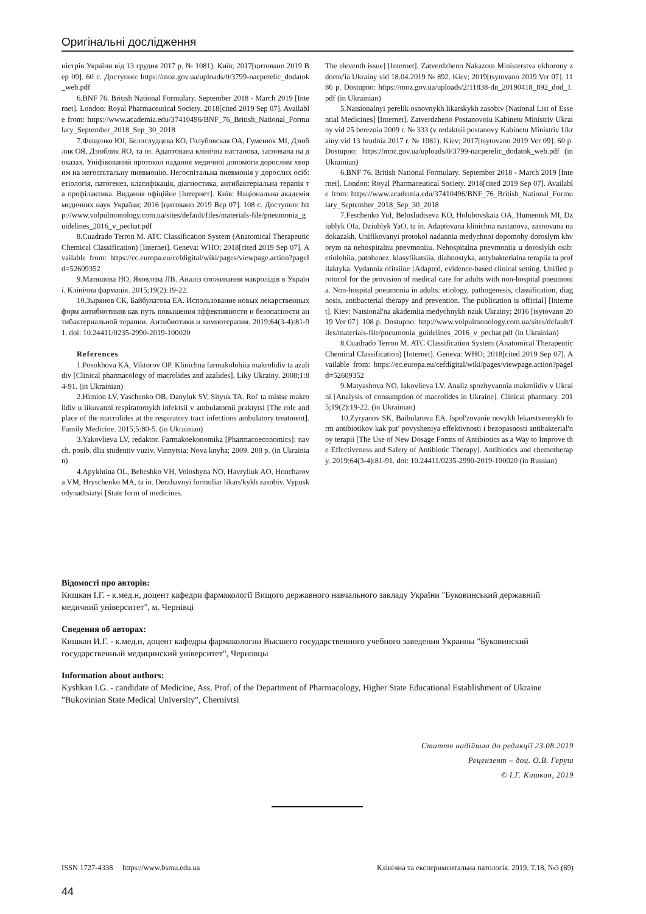Оригінальні дослідження
ністрів України від 13 грудня 2017 р. № 1081). Київ; 2017[цитовано 2019 Вер 09]. 60 с. Доступно: https://moz.gov.ua/uploads/0/3799-nacperelic_dodatok_web.pdf
6.BNF 76. British National Formulary. September 2018 - March 2019 [Internet]. London: Royal Pharmaceutical Society. 2018[cited 2019 Sep 07]. Available from: https://www.academia.edu/37410496/BNF_76_British_National_Formulary_September_2018_Sep_30_2018
7.Фещенко ЮІ, Белослудцева КО, Голубовская ОА, Гуменюк МІ, Дзюблик ОЯ, Дзюблик ЯО, та ін. Адаптована клінічна настанова, заснована на доказах. Уніфікований протокол надання медичної допомоги дорослим хворим на негоспітальну пневмонію. Негоспітальна пневмонія у дорослих осіб: етіологія, патогенез, класифікація, діагностика, антибактеріальна терапія та профілактика. Видання офіційне [Інтернет]. Київ: Національна академія медичних наук України; 2016 [цитовано 2019 Вер 07]. 108 с. Доступно: http://www.volpulmonology.com.ua/sites/default/files/materials-file/pneumonia_guidelines_2016_v_pechat.pdf
8.Cuadrado Terron M. ATC Classification System (Anatomical Therapeutic Chemical Classification) [Internet]. Geneva: WHO; 2018[cited 2019 Sep 07]. Available from: https://ec.europa.eu/cefdigital/wiki/pages/viewpage.action?pageId=52609352
9.Матяшова НО, Яковлєва ЛВ. Аналіз споживання макролідів в Україні. Клінічна фармація. 2015;19(2):19-22.
10.Зырянов СК, Байбулатова ЕА. Использование новых лекарственных форм антибиотиков как путь повышения эффективности и безопасности антибактериальной терапии. Антибиотики и химиотерапия. 2019;64(3-4):81-91. doi: 10.24411/0235-2990-2019-100020
References
1.Posokhova KA, Viktorov OP. Klinichna farmakolohiia makrolidiv ta azalidiv [Clinical pharmacology of macrolides and azalides]. Liky Ukrainy. 2008;1:84-91. (in Ukrainian)
2.Himion LV, Yaschenko OB, Danyluk SV, Sityuk TA. Rol' ta mistse makrolidiv u likuvanni respiratornykh infektsii v ambulatornii praktytsi [The role and place of the macrolides at the respiratory tract infections ambulatory treatment]. Family Medicine. 2015;5:80-5. (in Ukrainian)
3.Yakovlieva LV, redaktor. Farmakoekonomika [Pharmacoeconomics]: navch. posib. dlia studentiv vuziv. Vinnytsia: Nova knyha; 2009. 208 p. (in Ukrainian)
4.Apykhtina OL, Bebeshko VH, Voloshyna NO, Havryliuk AO, Honcharova VM, Hryschenko MA, ta in. Derzhavnyi formuliar likars'kykh zasobiv. Vypusk odynadtsiatyi [State form of medicines.
The eleventh issue] [Internet]. Zatverdzheno Nakazom Ministerstva okhorony zdorov'ia Ukrainy vid 18.04.2019 № 892. Kiev; 2019[tsytovano 2019 Ver 07]. 1186 p. Dostupno: https://moz.gov.ua/uploads/2/11838-dn_20190418_892_dod_1.pdf (in Ukrainian)
5.Natsionalnyi perelik osnovnykh likarskykh zasobiv [National List of Essential Medicines] [Internet]. Zatverdzheno Postanovoiu Kabinetu Ministriv Ukrainy vid 25 bereznia 2009 r. № 333 (v redaktsii postanovy Kabinetu Ministriv Ukrainy vid 13 hrudnia 2017 r. № 1081). Kiev; 2017[tsytovano 2019 Ver 09]. 60 p. Dostupno: https://moz.gov.ua/uploads/0/3799-nacperelic_dodatok_web.pdf (in Ukrainian)
6.BNF 76. British National Formulary. September 2018 - March 2019 [Internet]. London: Royal Pharmaceutical Society. 2018[cited 2019 Sep 07]. Available from: https://www.academia.edu/37410496/BNF_76_British_National_Formulary_September_2018_Sep_30_2018
7.Feschenko YuI, Belosludtseva KO, Holubovskaia OA, Humeniuk MI, Dziublyk OIa, Dziublyk YaO, ta in. Adaptovana klinichna nastanova, zasnovana na dokazakh. Unifikovanyi protokol nadannia medychnoi dopomohy doroslym khvorym na nehospitalnu pnevmoniiu. Nehospitalna pnevmoniia u doroslykh osib: etiolohiia, patohenez, klasyfikatsiia, diahnostyka, antybakterialna terapiia ta profilaktyka. Vydannia ofitsiine [Adapted, evidence-based clinical setting. Unified protocol for the provision of medical care for adults with non-hospital pneumonia. Non-hospital pneumonia in adults: etiology, pathogenesis, classification, diagnosis, antibacterial therapy and prevention. The publication is official] [Internet]. Kiev: Natsional'na akademiia medychnykh nauk Ukrainy; 2016 [tsytovano 2019 Ver 07]. 108 p. Dostupno: http://www.volpulmonology.com.ua/sites/default/files/materials-file/pneumonia_guidelines_2016_v_pechat.pdf (in Ukrainian)
8.Cuadrado Terron M. ATC Classification System (Anatomical Therapeutic Chemical Classification) [Internet]. Geneva: WHO; 2018[cited 2019 Sep 07]. Available from: https://ec.europa.eu/cefdigital/wiki/pages/viewpage.action?pageId=52609352
9.Matyashova NO, Iakovlieva LV. Analiz spozhyvannia makrolidiv v Ukraini [Analysis of consumption of macrolides in Ukraine]. Clinical pharmacy. 2015;19(2):19-22. (in Ukrainian)
10.Zyryanov SK, Baibulatova EA. Ispol'zovanie novykh lekarstvennykh form antibiotikov kak put' povysheniya effektivnosti i bezopasnosti antibakterial'noy terapii [The Use of New Dosage Forms of Antibiotics as a Way to Improve the Effectiveness and Safety of Antibiotic Therapy]. Antibiotics and chemotherapy. 2019;64(3-4):81-91. doi: 10.24411/0235-2990-2019-100020 (in Russian)
Відомості про авторів:
Кишкан І.Г. - к.мед.н, доцент кафедри фармакології Вищого державного навчального закладу України "Буковинський державний медичний університет", м. Чернівці
Сведения об авторах:
Кишкан И.Г. - к.мед.н, доцент кафедры фармакологии Высшего государственного учебного заведения Украины "Буковинский государственный медицинский університет", Черновцы
Information about authors:
Kyshkan I.G. - candidate of Medicine, Ass. Prof. of the Department of Pharmacology, Higher State Educational Establishment of Ukraine "Bukovinian State Medical University", Chernivtsi
Стаття надійшла до редакції 23.08.2019
Рецензент – доц. О.В. Геруш
© І.Г. Кишкан, 2019
ISSN 1727-4338 https://www.bsmu.edu.ua Клінічна та експериментальна патологія. 2019. Т.18, №3 (69)
44